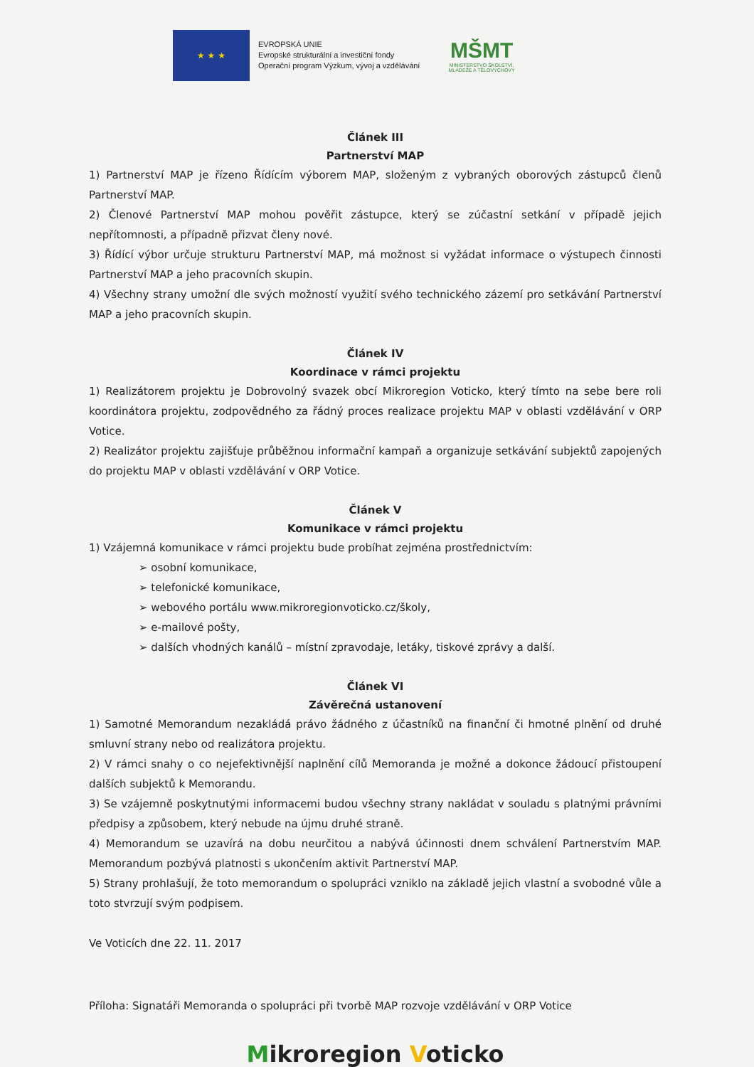★ ★ ★
EVROPSKÁ UNIE
Evropské strukturální a investiční fondy
Operační program Výzkum, vývoj a vzdělávání
MŠMT
MINISTERSTVO ŠKOLSTVÍ,
MLÁDEŽE A TĚLOVÝCHOVY
Článek III
Partnerství MAP
1) Partnerství MAP je řízeno Řídícím výborem MAP, složeným z vybraných oborových zástupců členů Partnerství MAP.
2) Členové Partnerství MAP mohou pověřit zástupce, který se zúčastní setkání v případě jejich nepřítomnosti, a případně přizvat členy nové.
3) Řídící výbor určuje strukturu Partnerství MAP, má možnost si vyžádat informace o výstupech činnosti Partnerství MAP a jeho pracovních skupin.
4) Všechny strany umožní dle svých možností využití svého technického zázemí pro setkávání Partnerství MAP a jeho pracovních skupin.
Článek IV
Koordinace v rámci projektu
1) Realizátorem projektu je Dobrovolný svazek obcí Mikroregion Voticko, který tímto na sebe bere roli koordinátora projektu, zodpovědného za řádný proces realizace projektu MAP v oblasti vzdělávání v ORP Votice.
2) Realizátor projektu zajišťuje průběžnou informační kampaň a organizuje setkávání subjektů zapojených do projektu MAP v oblasti vzdělávání v ORP Votice.
Článek V
Komunikace v rámci projektu
1) Vzájemná komunikace v rámci projektu bude probíhat zejména prostřednictvím:
➢ osobní komunikace,
➢ telefonické komunikace,
➢ webového portálu www.mikroregionvoticko.cz/školy,
➢ e-mailové pošty,
➢ dalších vhodných kanálů – místní zpravodaje, letáky, tiskové zprávy a další.
Článek VI
Závěrečná ustanovení
1) Samotné Memorandum nezakládá právo žádného z účastníků na finanční či hmotné plnění od druhé smluvní strany nebo od realizátora projektu.
2) V rámci snahy o co nejefektivnější naplnění cílů Memoranda je možné a dokonce žádoucí přistoupení dalších subjektů k Memorandu.
3) Se vzájemně poskytnutými informacemi budou všechny strany nakládat v souladu s platnými právními předpisy a způsobem, který nebude na újmu druhé straně.
4) Memorandum se uzavírá na dobu neurčitou a nabývá účinnosti dnem schválení Partnerstvím MAP. Memorandum pozbývá platnosti s ukončením aktivit Partnerství MAP.
5) Strany prohlašují, že toto memorandum o spolupráci vzniklo na základě jejich vlastní a svobodné vůle a toto stvrzují svým podpisem.
Ve Voticích dne 22. 11. 2017
Příloha: Signatáři Memoranda o spolupráci při tvorbě MAP rozvoje vzdělávání v ORP Votice
Mikroregion Voticko